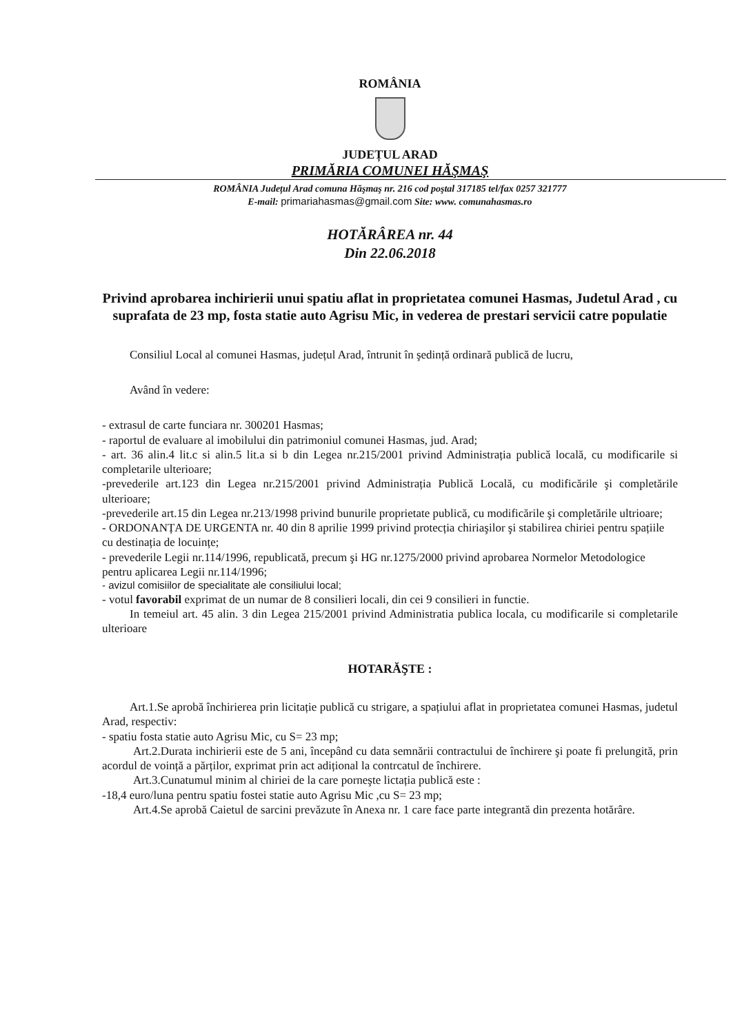ROMÂNIA
JUDEȚUL ARAD
PRIMĂRIA COMUNEI HĂŞMAŞ
ROMÂNIA Județul Arad comuna Hăşmaş nr. 216 cod poştal 317185 tel/fax 0257 321777
E-mail: primariahasmas@gmail.com Site: www. comunahasmas.ro
HOTĂRÂREA nr. 44
Din 22.06.2018
Privind aprobarea inchirierii unui spatiu aflat in proprietatea comunei Hasmas, Judetul Arad , cu suprafata de 23 mp, fosta statie auto Agrisu Mic, in vederea de prestari servicii catre populatie
Consiliul Local al comunei Hasmas, județul Arad, întrunit în şedință ordinară publică de lucru,
Având în vedere:
- extrasul de carte funciara nr. 300201 Hasmas;
- raportul de evaluare al imobilului din patrimoniul comunei Hasmas, jud. Arad;
- art. 36 alin.4 lit.c si alin.5 lit.a si b din Legea nr.215/2001 privind Administrația publică locală, cu modificarile si completarile ulterioare;
-prevederile art.123 din Legea nr.215/2001 privind Administrația Publică Locală, cu modificările şi completările ulterioare;
-prevederile art.15 din Legea nr.213/1998 privind bunurile proprietate publică, cu modificările şi completările ultrioare;
- ORDONANȚA DE URGENTA nr. 40 din 8 aprilie 1999 privind protecția chiriaşilor şi stabilirea chiriei pentru spațiile cu destinația de locuințe;
- prevederile Legii nr.114/1996, republicată, precum şi HG nr.1275/2000 privind aprobarea Normelor Metodologice pentru aplicarea Legii nr.114/1996;
- avizul comisiilor de specialitate ale consiliului local;
- votul favorabil exprimat de un numar de 8 consilieri locali, din cei 9 consilieri in functie.
In temeiul art. 45 alin. 3 din Legea 215/2001 privind Administratia publica locala, cu modificarile si completarile ulterioare
HOTARĂŞTE :
Art.1.Se aprobă închirierea prin licitație publică cu strigare, a spațiului aflat in proprietatea comunei Hasmas, judetul Arad, respectiv:
- spatiu fosta statie auto Agrisu Mic, cu S= 23 mp;
Art.2.Durata inchirierii este de 5 ani, începând cu data semnării contractului de închirere şi poate fi prelungită, prin acordul de voință a părților, exprimat prin act adițional la contrcatul de închirere.
Art.3.Cunatumul minim al chiriei de la care porneşte lictația publică este :
-18,4 euro/luna pentru spatiu fostei statie auto Agrisu Mic ,cu S= 23 mp;
Art.4.Se aprobă Caietul de sarcini prevăzute în Anexa nr. 1 care face parte integrantă din prezenta hotărâre.